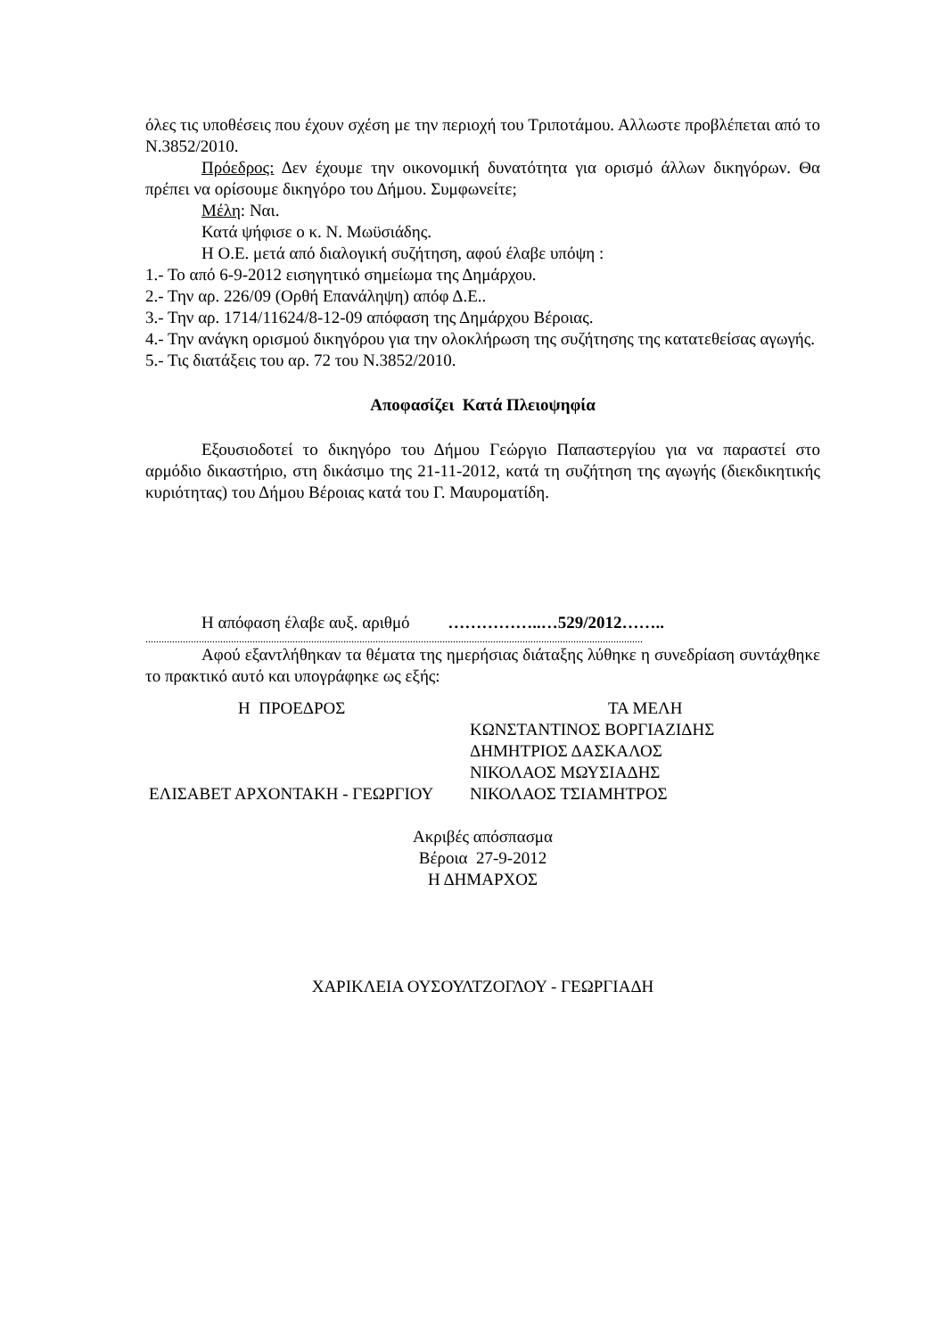όλες τις υποθέσεις που έχουν σχέση με την περιοχή του Τριποτάμου. Αλλωστε προβλέπεται από το Ν.3852/2010.
Πρόεδρος: Δεν έχουμε την οικονομική δυνατότητα για ορισμό άλλων δικηγόρων. Θα πρέπει να ορίσουμε δικηγόρο του Δήμου. Συμφωνείτε;
Μέλη: Ναι.
Κατά ψήφισε ο κ. Ν. Μωϋσιάδης.
Η Ο.Ε. μετά από διαλογική συζήτηση, αφού έλαβε υπόψη :
1.- Το από 6-9-2012 εισηγητικό σημείωμα της Δημάρχου.
2.- Την αρ. 226/09 (Ορθή Επανάληψη) απόφ Δ.Ε..
3.- Την αρ. 1714/11624/8-12-09 απόφαση της Δημάρχου Βέροιας.
4.- Την ανάγκη ορισμού δικηγόρου για την ολοκλήρωση της συζήτησης της κατατεθείσας αγωγής.
5.- Τις διατάξεις του αρ. 72 του Ν.3852/2010.
Αποφασίζει Κατά Πλειοψηφία
Εξουσιοδοτεί το δικηγόρο του Δήμου Γεώργιο Παπαστεργίου για να παραστεί στο αρμόδιο δικαστήριο, στη δικάσιμο της 21-11-2012, κατά τη συζήτηση της αγωγής (διεκδικητικής κυριότητας) του Δήμου Βέροιας κατά του Γ. Μαυροματίδη.
Η απόφαση έλαβε αυξ. αριθμό ……………..…529/2012……..
..........................................................................................................................................................................................
Αφού εξαντλήθηκαν τα θέματα της ημερήσιας διάταξης λύθηκε η συνεδρίαση συντάχθηκε το πρακτικό αυτό και υπογράφηκε ως εξής:
Η ΠΡΟΕΔΡΟΣ
ΕΛΙΣΑΒΕΤ ΑΡΧΟΝΤΑΚΗ - ΓΕΩΡΓΙΟΥ
ΤΑ ΜΕΛΗ
ΚΩΝΣΤΑΝΤΙΝΟΣ ΒΟΡΓΙΑΖΙΔΗΣ
ΔΗΜΗΤΡΙΟΣ ΔΑΣΚΑΛΟΣ
ΝΙΚΟΛΑΟΣ ΜΩΥΣΙΑΔΗΣ
ΝΙΚΟΛΑΟΣ ΤΣΙΑΜΗΤΡΟΣ
Ακριβές απόσπασμα
Βέροια 27-9-2012
Η ΔΗΜΑΡΧΟΣ
ΧΑΡΙΚΛΕΙΑ ΟΥΣΟΥΛΤΖΟΓΛΟΥ - ΓΕΩΡΓΙΑΔΗ